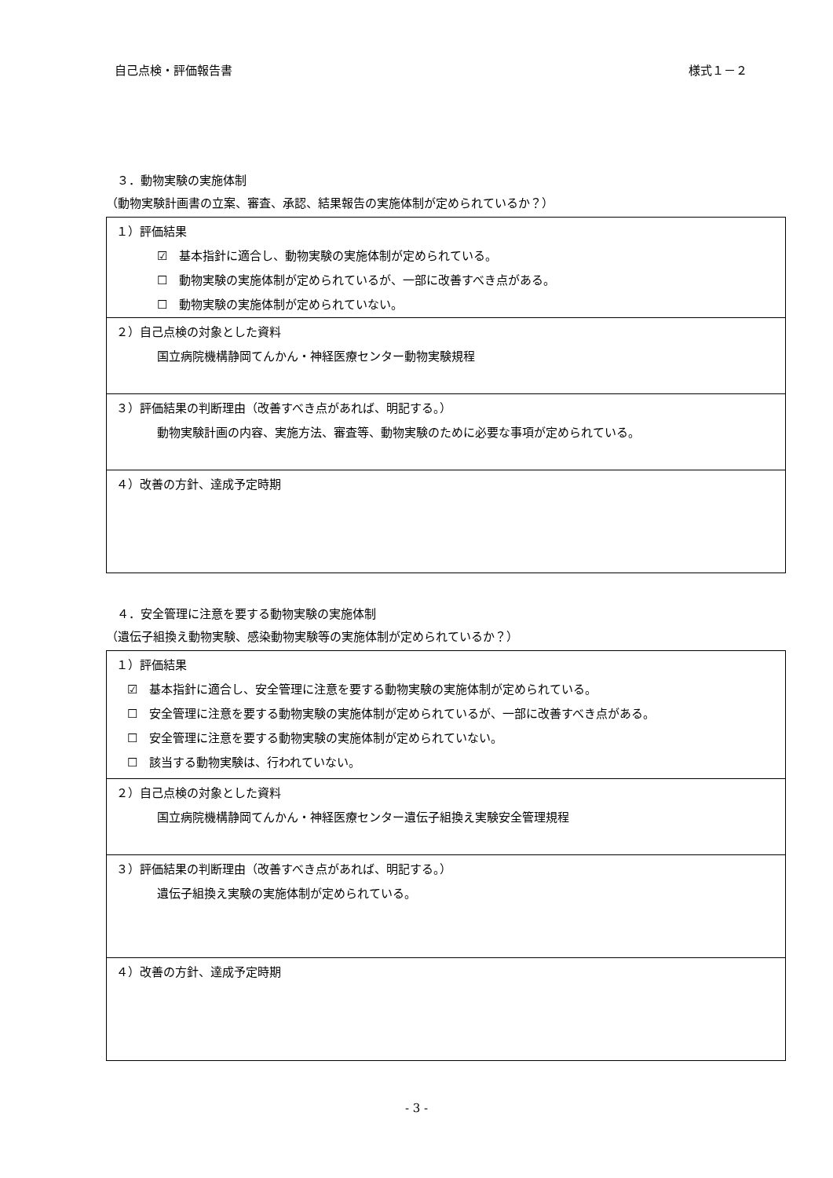自己点検・評価報告書 様式１－２
３．動物実験の実施体制
（動物実験計画書の立案、審査、承認、結果報告の実施体制が定められているか？）
| １）評価結果 ☑ 基本指針に適合し、動物実験の実施体制が定められている。 ☐ 動物実験の実施体制が定められているが、一部に改善すべき点がある。 ☐ 動物実験の実施体制が定められていない。 |
| ２）自己点検の対象とした資料 国立病院機構静岡てんかん・神経医療センター動物実験規程 |
| ３）評価結果の判断理由（改善すべき点があれば、明記する。） 動物実験計画の内容、実施方法、審査等、動物実験のために必要な事項が定められている。 |
| ４）改善の方針、達成予定時期 |
４．安全管理に注意を要する動物実験の実施体制
（遺伝子組換え動物実験、感染動物実験等の実施体制が定められているか？）
| １）評価結果 ☑ 基本指針に適合し、安全管理に注意を要する動物実験の実施体制が定められている。 ☐ 安全管理に注意を要する動物実験の実施体制が定められているが、一部に改善すべき点がある。 ☐ 安全管理に注意を要する動物実験の実施体制が定められていない。 ☐ 該当する動物実験は、行われていない。 |
| ２）自己点検の対象とした資料 国立病院機構静岡てんかん・神経医療センター遺伝子組換え実験安全管理規程 |
| ３）評価結果の判断理由（改善すべき点があれば、明記する。） 遺伝子組換え実験の実施体制が定められている。 |
| ４）改善の方針、達成予定時期 |
- 3 -